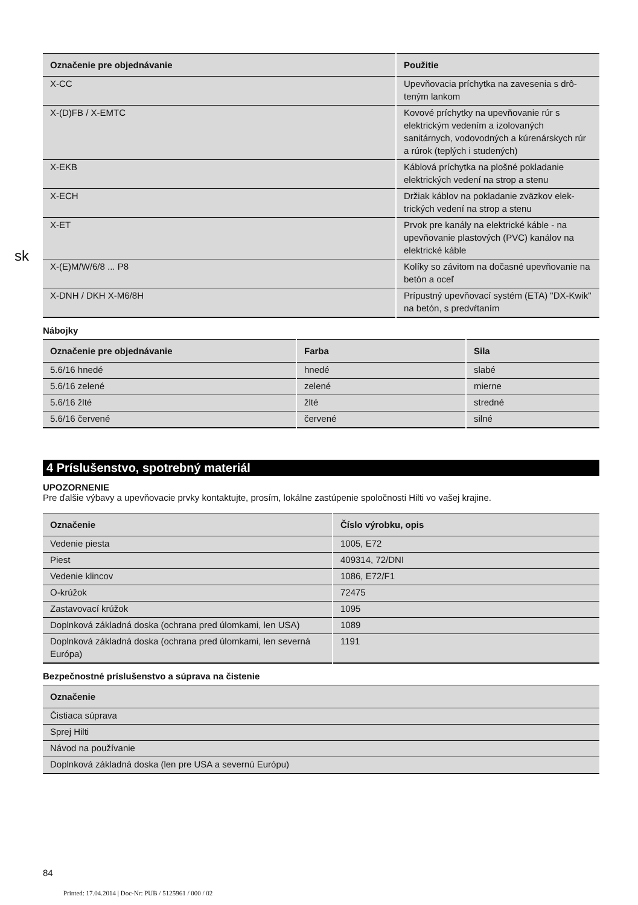sk
| Označenie pre objednávanie | Použitie |
| --- | --- |
| X-CC | Upevňovacia príchytka na zavesenia s drô-teným lankom |
| X-(D)FB / X-EMTC | Kovové príchytky na upevňovanie rúr s elektrickým vedením a izolovaných sanitárnych, vodovodných a kúrenárskych rúr a rúrok (teplých i studených) |
| X-EKB | Káblová príchytka na plošné pokladanie elektrických vedení na strop a stenu |
| X-ECH | Držiak káblov na pokladanie zväzkov elek-trických vedení na strop a stenu |
| X-ET | Prvok pre kanály na elektrické káble - na upevňovanie plastových (PVC) kanálov na elektrické káble |
| X-(E)M/W/6/8 ... P8 | Kolíky so závitom na dočasné upevňovanie na betón a oceľ |
| X-DNH / DKH X-M6/8H | Prípustný upevňovací systém (ETA) "DX-Kwik" na betón, s predvŕtaním |
Nábojky
| Označenie pre objednávanie | Farba | Sila |
| --- | --- | --- |
| 5.6/16 hnedé | hnedé | slabé |
| 5.6/16 zelené | zelené | mierne |
| 5.6/16 žlté | žlté | stredné |
| 5.6/16 červené | červené | silné |
4 Príslušenstvo, spotrebný materiál
UPOZORNENIE
Pre ďalšie výbavy a upevňovacie prvky kontaktujte, prosím, lokálne zastúpenie spoločnosti Hilti vo vašej krajine.
| Označenie | Číslo výrobku, opis |
| --- | --- |
| Vedenie piesta | 1005, E72 |
| Piest | 409314, 72/DNI |
| Vedenie klincov | 1086, E72/F1 |
| O-krúžok | 72475 |
| Zastavovací krúžok | 1095 |
| Doplnková základná doska (ochrana pred úlomkami, len USA) | 1089 |
| Doplnková základná doska (ochrana pred úlomkami, len severná Európa) | 1191 |
Bezpečnostné príslušenstvo a súprava na čistenie
| Označenie |
| --- |
| Čistiaca súprava |
| Sprej Hilti |
| Návod na používanie |
| Doplnková základná doska (len pre USA a severnú Európu) |
84
Printed: 17.04.2014 | Doc-Nr: PUB / 5125961 / 000 / 02